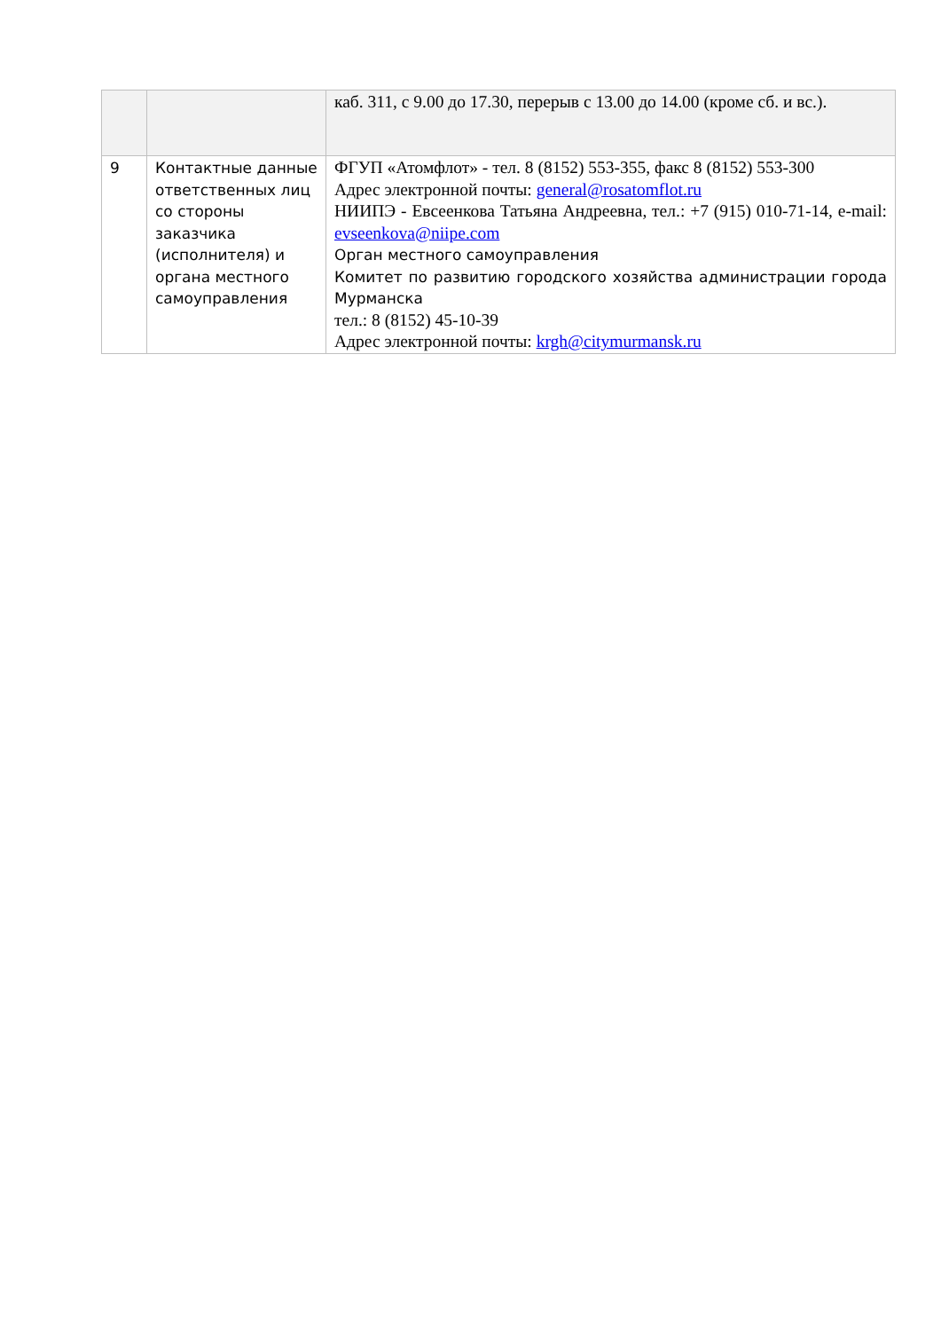| | | каб. 311, с 9.00 до 17.30, перерыв с 13.00 до 14.00 (кроме сб. и вс.). |
| 9 | Контактные данные ответственных лиц со стороны заказчика (исполнителя) и органа местного самоуправления | ФГУП «Атомфлот» - тел. 8 (8152) 553-355, факс 8 (8152) 553-300 Адрес электронной почты: general@rosatomflot.ru НИИПЭ - Евсеенкова Татьяна Андреевна, тел.: +7 (915) 010-71-14, e-mail: evseenkova@niipe.com Орган местного самоуправления Комитет по развитию городского хозяйства администрации города Мурманска тел.: 8 (8152) 45-10-39 Адрес электронной почты: krgh@citymurmansk.ru |